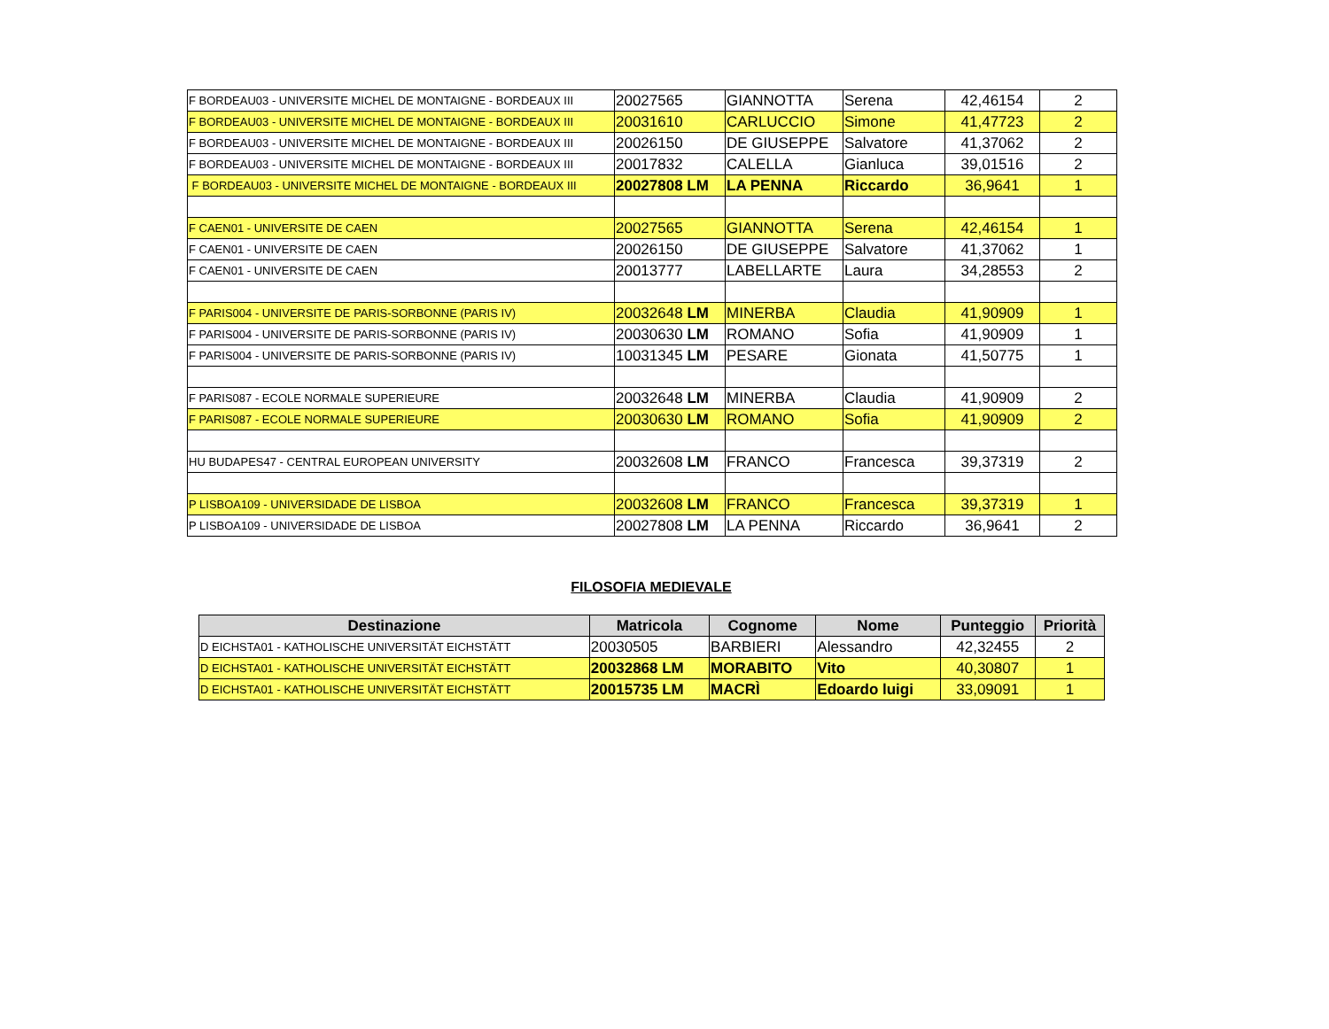| F BORDEAU03 - UNIVERSITE MICHEL DE MONTAIGNE - BORDEAUX III | 20027565 | GIANNOTTA | Serena | 42,46154 | 2 |
| F BORDEAU03 - UNIVERSITE MICHEL DE MONTAIGNE - BORDEAUX III | 20031610 | CARLUCCIO | Simone | 41,47723 | 2 |
| F BORDEAU03 - UNIVERSITE MICHEL DE MONTAIGNE - BORDEAUX III | 20026150 | DE GIUSEPPE | Salvatore | 41,37062 | 2 |
| F BORDEAU03 - UNIVERSITE MICHEL DE MONTAIGNE - BORDEAUX III | 20017832 | CALELLA | Gianluca | 39,01516 | 2 |
| F BORDEAU03 - UNIVERSITE MICHEL DE MONTAIGNE - BORDEAUX III | 20027808 LM | LA PENNA | Riccardo | 36,9641 | 1 |
| F CAEN01 - UNIVERSITE DE CAEN | 20027565 | GIANNOTTA | Serena | 42,46154 | 1 |
| F CAEN01 - UNIVERSITE DE CAEN | 20026150 | DE GIUSEPPE | Salvatore | 41,37062 | 1 |
| F CAEN01 - UNIVERSITE DE CAEN | 20013777 | LABELLARTE | Laura | 34,28553 | 2 |
| F PARIS004 - UNIVERSITE DE PARIS-SORBONNE (PARIS IV) | 20032648 LM | MINERBA | Claudia | 41,90909 | 1 |
| F PARIS004 - UNIVERSITE DE PARIS-SORBONNE (PARIS IV) | 20030630 LM | ROMANO | Sofia | 41,90909 | 1 |
| F PARIS004 - UNIVERSITE DE PARIS-SORBONNE (PARIS IV) | 10031345 LM | PESARE | Gionata | 41,50775 | 1 |
| F PARIS087 - ECOLE NORMALE SUPERIEURE | 20032648 LM | MINERBA | Claudia | 41,90909 | 2 |
| F PARIS087 - ECOLE NORMALE SUPERIEURE | 20030630 LM | ROMANO | Sofia | 41,90909 | 2 |
| HU BUDAPES47 - CENTRAL EUROPEAN UNIVERSITY | 20032608 LM | FRANCO | Francesca | 39,37319 | 2 |
| P LISBOA109 - UNIVERSIDADE DE LISBOA | 20032608 LM | FRANCO | Francesca | 39,37319 | 1 |
| P LISBOA109 - UNIVERSIDADE DE LISBOA | 20027808 LM | LA PENNA | Riccardo | 36,9641 | 2 |
FILOSOFIA MEDIEVALE
| Destinazione | Matricola | Cognome | Nome | Punteggio | Priorità |
| --- | --- | --- | --- | --- | --- |
| D EICHSTA01 - KATHOLISCHE UNIVERSITÄT EICHSTÄTT | 20030505 | BARBIERI | Alessandro | 42,32455 | 2 |
| D EICHSTA01 - KATHOLISCHE UNIVERSITÄT EICHSTÄTT | 20032868 LM | MORABITO | Vito | 40,30807 | 1 |
| D EICHSTA01 - KATHOLISCHE UNIVERSITÄT EICHSTÄTT | 20015735 LM | MACRÌ | Edoardo luigi | 33,09091 | 1 |